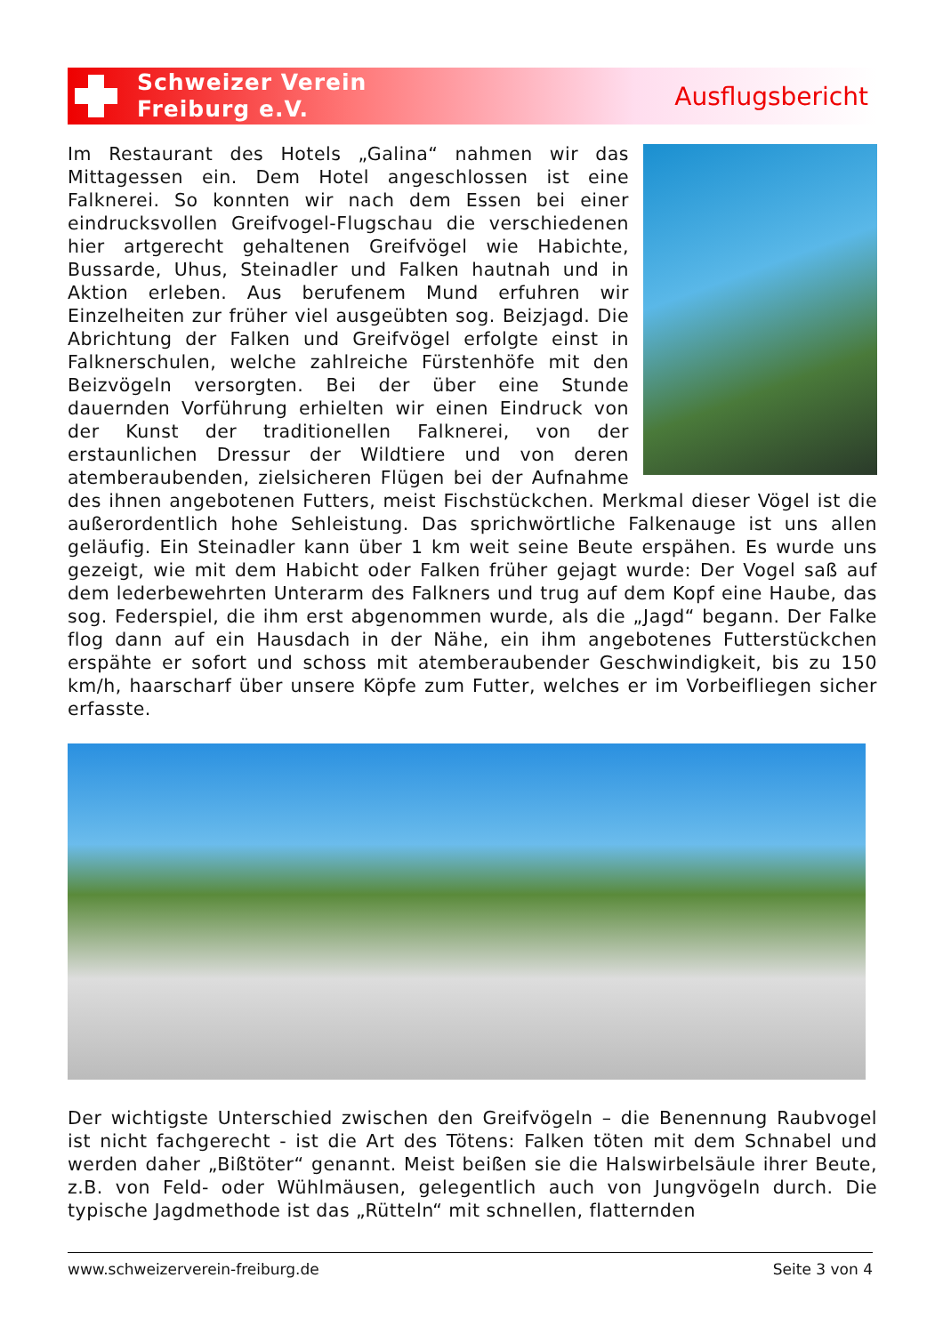Schweizer Verein
Freiburg e.V.
Ausflugsbericht
Im Restaurant des Hotels „Galina“ nahmen wir das Mittagessen ein. Dem Hotel angeschlossen ist eine Falknerei. So konnten wir nach dem Essen bei einer eindrucksvollen Greifvogel-Flugschau die verschiedenen hier artgerecht gehaltenen Greifvögel wie Habichte, Bussarde, Uhus, Steinadler und Falken hautnah und in Aktion erleben. Aus berufenem Mund erfuhren wir Einzelheiten zur früher viel ausgeübten sog. Beizjagd. Die Abrichtung der Falken und Greifvögel erfolgte einst in Falknerschulen, welche zahlreiche Fürstenhöfe mit den Beizvögeln versorgten. Bei der über eine Stunde dauernden Vorführung erhielten wir einen Eindruck von der Kunst der traditionellen Falknerei, von der erstaunlichen Dressur der Wildtiere und von deren atemberaubenden, zielsicheren Flügen bei der Aufnahme des ihnen angebotenen Futters, meist Fischstückchen. Merkmal dieser Vögel ist die außerordentlich hohe Sehleistung. Das sprichwörtliche Falkenauge ist uns allen geläufig. Ein Steinadler kann über 1 km weit seine Beute erspähen. Es wurde uns gezeigt, wie mit dem Habicht oder Falken früher gejagt wurde: Der Vogel saß auf dem lederbewehrten Unterarm des Falkners und trug auf dem Kopf eine Haube, das sog. Federspiel, die ihm erst abgenommen wurde, als die „Jagd“ begann. Der Falke flog dann auf ein Hausdach in der Nähe, ein ihm angebotenes Futterstückchen erspähte er sofort und schoss mit atemberaubender Geschwindigkeit, bis zu 150 km/h, haarscharf über unsere Köpfe zum Futter, welches er im Vorbeifliegen sicher erfasste.
Der wichtigste Unterschied zwischen den Greifvögeln – die Benennung Raubvogel ist nicht fachgerecht - ist die Art des Tötens: Falken töten mit dem Schnabel und werden daher „Bißtöter“ genannt. Meist beißen sie die Halswirbelsäule ihrer Beute, z.B. von Feld- oder Wühlmäusen, gelegentlich auch von Jungvögeln durch. Die typische Jagdmethode ist das „Rütteln“ mit schnellen, flatternden
www.schweizerverein-freiburg.de Seite 3 von 4